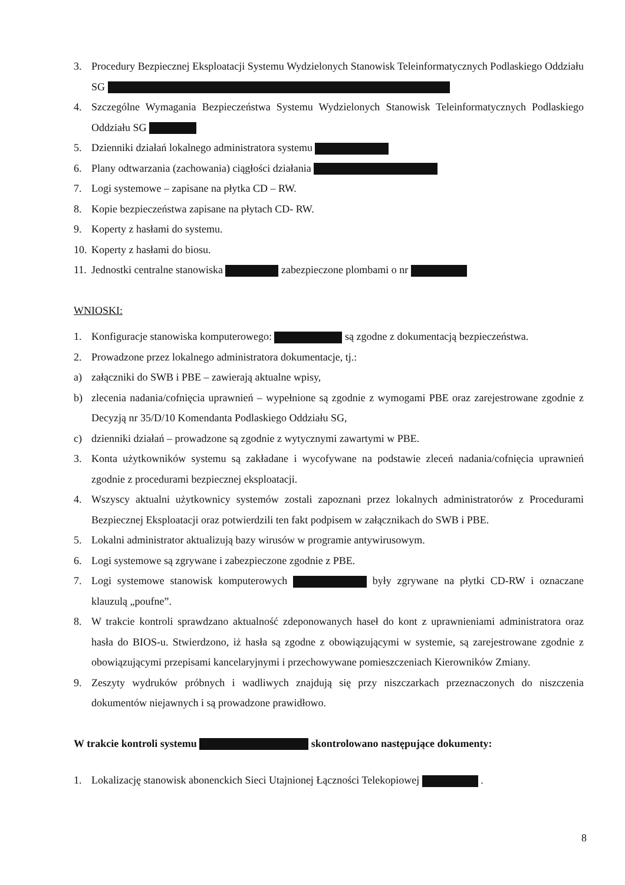3. Procedury Bezpiecznej Eksploatacji Systemu Wydzielonych Stanowisk Teleinformatycznych Podlaskiego Oddziału SG
4. Szczególne Wymagania Bezpieczeństwa Systemu Wydzielonych Stanowisk Teleinformatycznych Podlaskiego Oddziału SG
5. Dzienniki działań lokalnego administratora systemu
6. Plany odtwarzania (zachowania) ciągłości działania
7. Logi systemowe – zapisane na płytka CD – RW.
8. Kopie bezpieczeństwa zapisane na płytach CD- RW.
9. Koperty z hasłami do systemu.
10. Koperty z hasłami do biosu.
11. Jednostki centralne stanowiska zabezpieczone plombami o nr
WNIOSKI:
1. Konfiguracje stanowiska komputerowego: są zgodne z dokumentacją bezpieczeństwa.
2. Prowadzone przez lokalnego administratora dokumentacje, tj.:
a) załączniki do SWB i PBE – zawierają aktualne wpisy,
b) zlecenia nadania/cofnięcia uprawnień – wypełnione są zgodnie z wymogami PBE oraz zarejestrowane zgodnie z Decyzją nr 35/D/10 Komendanta Podlaskiego Oddziału SG,
c) dzienniki działań – prowadzone są zgodnie z wytycznymi zawartymi w PBE.
3. Konta użytkowników systemu są zakładane i wycofywane na podstawie zleceń nadania/cofnięcia uprawnień zgodnie z procedurami bezpiecznej eksploatacji.
4. Wszyscy aktualni użytkownicy systemów zostali zapoznani przez lokalnych administratorów z Procedurami Bezpiecznej Eksploatacji oraz potwierdzili ten fakt podpisem w załącznikach do SWB i PBE.
5. Lokalni administrator aktualizują bazy wirusów w programie antywirusowym.
6. Logi systemowe są zgrywane i zabezpieczone zgodnie z PBE.
7. Logi systemowe stanowisk komputerowych były zgrywane na płytki CD-RW i oznaczane klauzulą „poufne”.
8. W trakcie kontroli sprawdzano aktualność zdeponowanych haseł do kont z uprawnieniami administratora oraz hasła do BIOS-u. Stwierdzono, iż hasła są zgodne z obowiązującymi w systemie, są zarejestrowane zgodnie z obowiązującymi przepisami kancelaryjnymi i przechowywane pomieszczeniach Kierowników Zmiany.
9. Zeszyty wydruków próbnych i wadliwych znajdują się przy niszczarkach przeznaczonych do niszczenia dokumentów niejawnych i są prowadzone prawidłowo.
W trakcie kontroli systemu skontrolowano następujące dokumenty:
1. Lokalizację stanowisk abonenckich Sieci Utajnionej Łączności Telekopiowej .
8